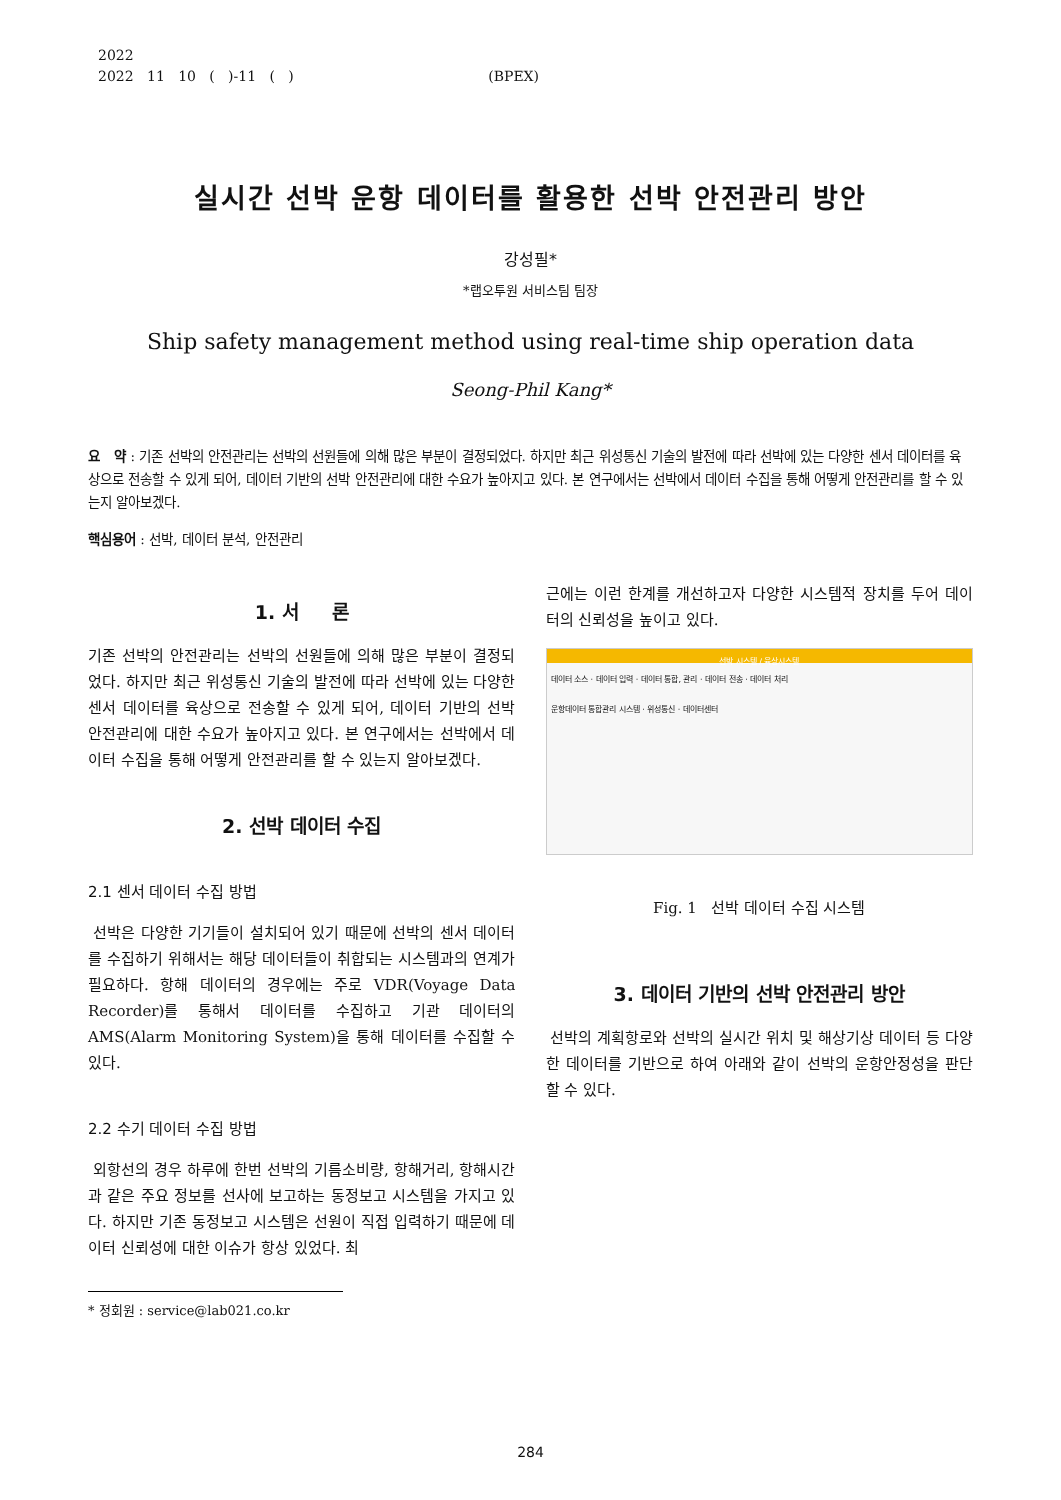2022
2022 11 10 ( )-11 ( ) (BPEX)
실시간 선박 운항 데이터를 활용한 선박 안전관리 방안
강성필*
*랩오투원 서비스팀 팀장
Ship safety management method using real-time ship operation data
Seong-Phil Kang*
요 약 : 기존 선박의 안전관리는 선박의 선원들에 의해 많은 부분이 결정되었다. 하지만 최근 위성통신 기술의 발전에 따라 선박에 있는 다양한 센서 데이터를 육상으로 전송할 수 있게 되어, 데이터 기반의 선박 안전관리에 대한 수요가 높아지고 있다. 본 연구에서는 선박에서 데이터 수집을 통해 어떻게 안전관리를 할 수 있는지 알아보겠다.
핵심용어 : 선박, 데이터 분석, 안전관리
1. 서 론
기존 선박의 안전관리는 선박의 선원들에 의해 많은 부분이 결정되었다. 하지만 최근 위성통신 기술의 발전에 따라 선박에 있는 다양한 센서 데이터를 육상으로 전송할 수 있게 되어, 데이터 기반의 선박 안전관리에 대한 수요가 높아지고 있다. 본 연구에서는 선박에서 데이터 수집을 통해 어떻게 안전관리를 할 수 있는지 알아보겠다.
2. 선박 데이터 수집
2.1 센서 데이터 수집 방법
선박은 다양한 기기들이 설치되어 있기 때문에 선박의 센서 데이터를 수집하기 위해서는 해당 데이터들이 취합되는 시스템과의 연계가 필요하다. 항해 데이터의 경우에는 주로 VDR(Voyage Data Recorder)를 통해서 데이터를 수집하고 기관 데이터의 AMS(Alarm Monitoring System)을 통해 데이터를 수집할 수 있다.
2.2 수기 데이터 수집 방법
외항선의 경우 하루에 한번 선박의 기름소비량, 항해거리, 항해시간과 같은 주요 정보를 선사에 보고하는 동정보고 시스템을 가지고 있다. 하지만 기존 동정보고 시스템은 선원이 직접 입력하기 때문에 데이터 신뢰성에 대한 이슈가 항상 있었다. 최
* 정회원 : service@lab021.co.kr
근에는 이런 한계를 개선하고자 다양한 시스템적 장치를 두어 데이터의 신뢰성을 높이고 있다.
선박 시스템 / 육상시스템
데이터 소스 · 데이터 입력 · 데이터 통합, 관리 · 데이터 전송 · 데이터 처리
운항데이터 통합관리 시스템 · 위성통신 · 데이터센터
Fig. 1 선박 데이터 수집 시스템
3. 데이터 기반의 선박 안전관리 방안
선박의 계획항로와 선박의 실시간 위치 및 해상기상 데이터 등 다양한 데이터를 기반으로 하여 아래와 같이 선박의 운항안정성을 판단할 수 있다.
284